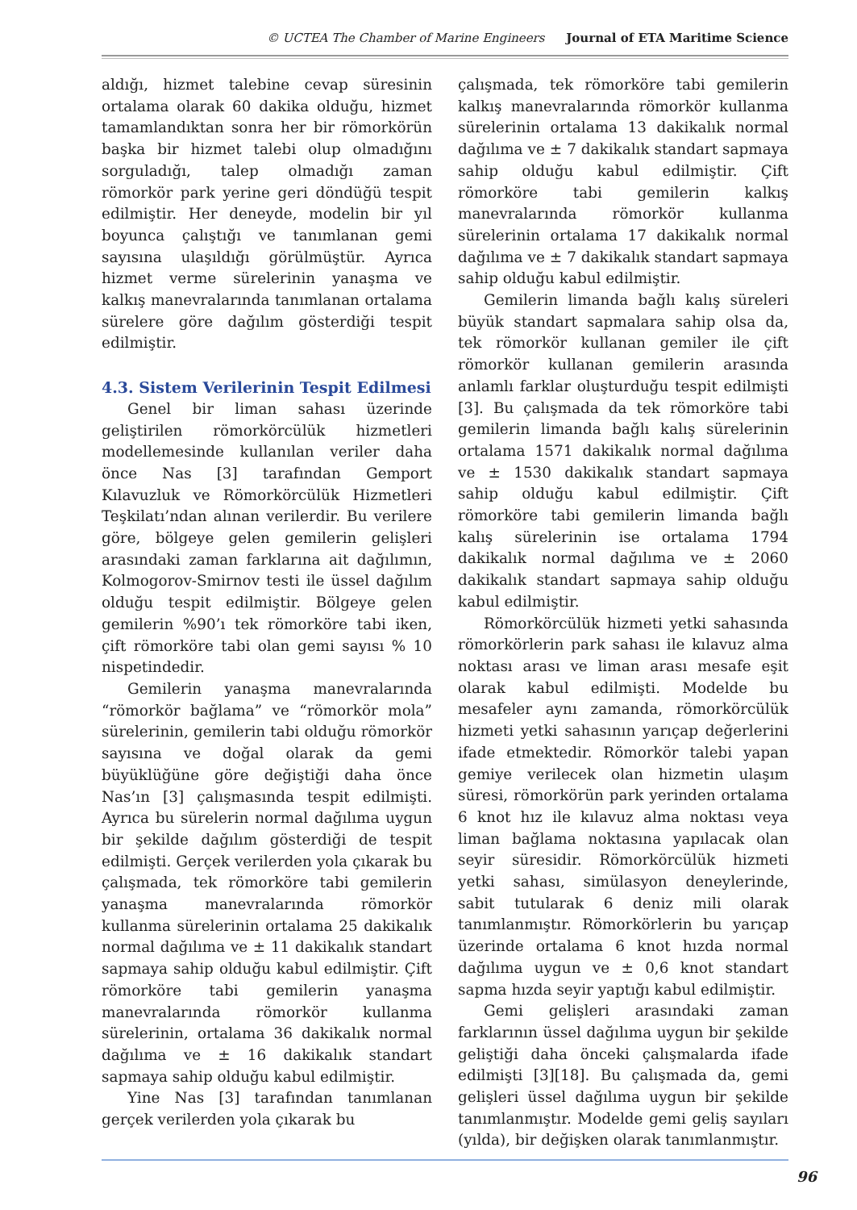© UCTEA The Chamber of Marine Engineers Journal of ETA Maritime Science
aldığı, hizmet talebine cevap süresinin ortalama olarak 60 dakika olduğu, hizmet tamamlandıktan sonra her bir römorkörün başka bir hizmet talebi olup olmadığını sorguladığı, talep olmadığı zaman römorkör park yerine geri döndüğü tespit edilmiştir. Her deneyde, modelin bir yıl boyunca çalıştığı ve tanımlanan gemi sayısına ulaşıldığı görülmüştür. Ayrıca hizmet verme sürelerinin yanaşma ve kalkış manevralarında tanımlanan ortalama sürelere göre dağılım gösterdiği tespit edilmiştir.
4.3. Sistem Verilerinin Tespit Edilmesi
Genel bir liman sahası üzerinde geliştirilen römorkörcülük hizmetleri modellemesinde kullanılan veriler daha önce Nas [3] tarafından Gemport Kılavuzluk ve Römorkörcülük Hizmetleri Teşkilatı’ndan alınan verilerdir. Bu verilere göre, bölgeye gelen gemilerin gelişleri arasındaki zaman farklarına ait dağılımın, Kolmogorov-Smirnov testi ile üssel dağılım olduğu tespit edilmiştir. Bölgeye gelen gemilerin %90’ı tek römorköre tabi iken, çift römorköre tabi olan gemi sayısı % 10 nispetindedir.
Gemilerin yanaşma manevralarında “römorkör bağlama” ve “römorkör mola” sürelerinin, gemilerin tabi olduğu römorkör sayısına ve doğal olarak da gemi büyüklüğüne göre değiştiği daha önce Nas’ın [3] çalışmasında tespit edilmişti. Ayrıca bu sürelerin normal dağılıma uygun bir şekilde dağılım gösterdiği de tespit edilmişti. Gerçek verilerden yola çıkarak bu çalışmada, tek römorköre tabi gemilerin yanaşma manevralarında römorkör kullanma sürelerinin ortalama 25 dakikalık normal dağılıma ve ± 11 dakikalık standart sapmaya sahip olduğu kabul edilmiştir. Çift römorköre tabi gemilerin yanaşma manevralarında römorkör kullanma sürelerinin, ortalama 36 dakikalık normal dağılıma ve ± 16 dakikalık standart sapmaya sahip olduğu kabul edilmiştir.
Yine Nas [3] tarafından tanımlanan gerçek verilerden yola çıkarak bu
çalışmada, tek römorköre tabi gemilerin kalkış manevralarında römorkör kullanma sürelerinin ortalama 13 dakikalık normal dağılıma ve ± 7 dakikalık standart sapmaya sahip olduğu kabul edilmiştir. Çift römorköre tabi gemilerin kalkış manevralarında römorkör kullanma sürelerinin ortalama 17 dakikalık normal dağılıma ve ± 7 dakikalık standart sapmaya sahip olduğu kabul edilmiştir.
Gemilerin limanda bağlı kalış süreleri büyük standart sapmalara sahip olsa da, tek römorkör kullanan gemiler ile çift römorkör kullanan gemilerin arasında anlamlı farklar oluşturduğu tespit edilmişti [3]. Bu çalışmada da tek römorköre tabi gemilerin limanda bağlı kalış sürelerinin ortalama 1571 dakikalık normal dağılıma ve ± 1530 dakikalık standart sapmaya sahip olduğu kabul edilmiştir. Çift römorköre tabi gemilerin limanda bağlı kalış sürelerinin ise ortalama 1794 dakikalık normal dağılıma ve ± 2060 dakikalık standart sapmaya sahip olduğu kabul edilmiştir.
Römorkörcülük hizmeti yetki sahasında römorkörlerin park sahası ile kılavuz alma noktası arası ve liman arası mesafe eşit olarak kabul edilmişti. Modelde bu mesafeler aynı zamanda, römorkörcülük hizmeti yetki sahasının yarıçap değerlerini ifade etmektedir. Römorkör talebi yapan gemiye verilecek olan hizmetin ulaşım süresi, römorkörün park yerinden ortalama 6 knot hız ile kılavuz alma noktası veya liman bağlama noktasına yapılacak olan seyir süresidir. Römorkörcülük hizmeti yetki sahası, simülasyon deneylerinde, sabit tutularak 6 deniz mili olarak tanımlanmıştır. Römorkörlerin bu yarıçap üzerinde ortalama 6 knot hızda normal dağılıma uygun ve ± 0,6 knot standart sapma hızda seyir yaptığı kabul edilmiştir.
Gemi gelişleri arasındaki zaman farklarının üssel dağılıma uygun bir şekilde geliştiği daha önceki çalışmalarda ifade edilmişti [3][18]. Bu çalışmada da, gemi gelişleri üssel dağılıma uygun bir şekilde tanımlanmıştır. Modelde gemi geliş sayıları (yılda), bir değişken olarak tanımlanmıştır.
96